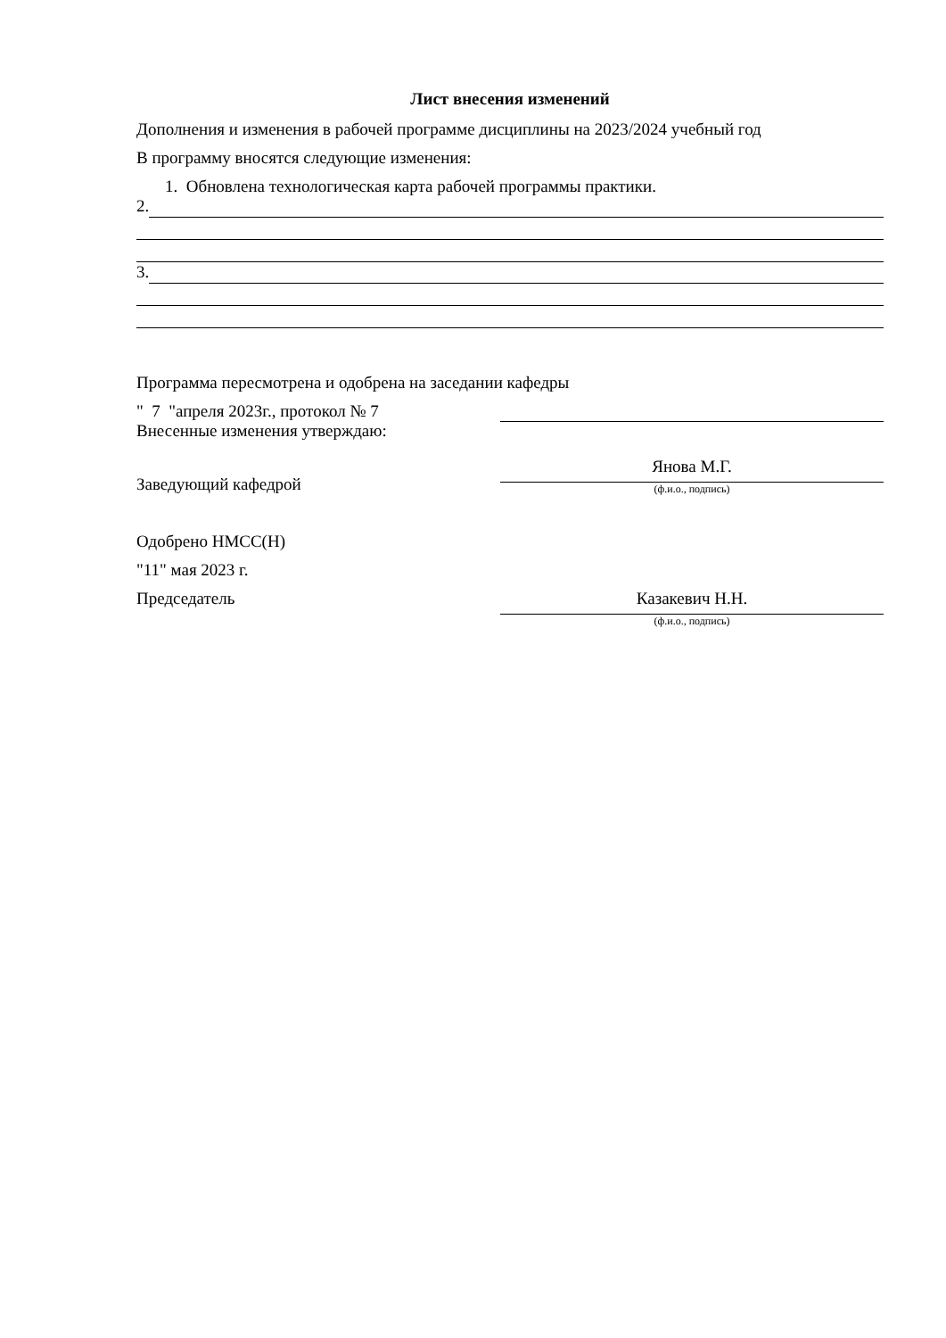Лист внесения изменений
Дополнения и изменения в рабочей программе дисциплины на 2023/2024 учебный год
В программу вносятся следующие изменения:
1. Обновлена технологическая карта рабочей программы практики.
2.
3.
Программа пересмотрена и одобрена на заседании кафедры
" 7 "апреля 2023г., протокол № 7
Внесенные изменения утверждаю:
Заведующий кафедрой
Янова М.Г.
(ф.и.о., подпись)
Одобрено НМСС(Н)
"11" мая 2023 г.
Председатель Казакевич Н.Н.
(ф.и.о., подпись)